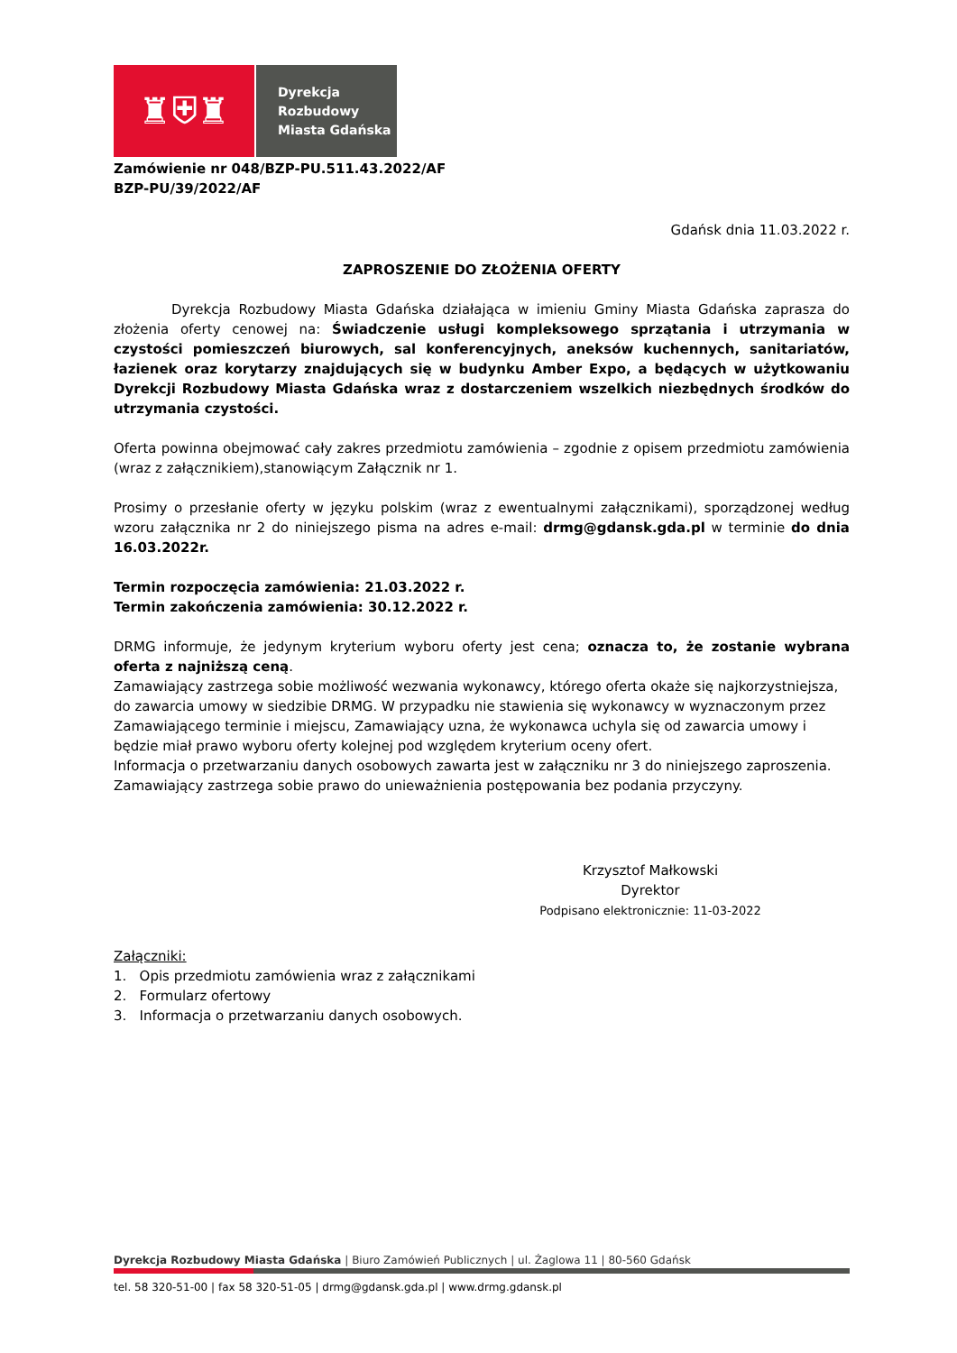♜⛨♜
Dyrekcja
Rozbudowy
Miasta Gdańska
Zamówienie nr 048/BZP-PU.511.43.2022/AF
BZP-PU/39/2022/AF
Gdańsk dnia 11.03.2022 r.
ZAPROSZENIE DO ZŁOŻENIA OFERTY
Dyrekcja Rozbudowy Miasta Gdańska działająca w imieniu Gminy Miasta Gdańska zaprasza do złożenia oferty cenowej na: Świadczenie usługi kompleksowego sprzątania i utrzymania w czystości pomieszczeń biurowych, sal konferencyjnych, aneksów kuchennych, sanitariatów, łazienek oraz korytarzy znajdujących się w budynku Amber Expo, a będących w użytkowaniu Dyrekcji Rozbudowy Miasta Gdańska wraz z dostarczeniem wszelkich niezbędnych środków do utrzymania czystości.
Oferta powinna obejmować cały zakres przedmiotu zamówienia – zgodnie z opisem przedmiotu zamówienia (wraz z załącznikiem),stanowiącym Załącznik nr 1.
Prosimy o przesłanie oferty w języku polskim (wraz z ewentualnymi załącznikami), sporządzonej według wzoru załącznika nr 2 do niniejszego pisma na adres e-mail: drmg@gdansk.gda.pl w terminie do dnia 16.03.2022r.
Termin rozpoczęcia zamówienia: 21.03.2022 r.
Termin zakończenia zamówienia: 30.12.2022 r.
DRMG informuje, że jedynym kryterium wyboru oferty jest cena; oznacza to, że zostanie wybrana oferta z najniższą ceną.
Zamawiający zastrzega sobie możliwość wezwania wykonawcy, którego oferta okaże się najkorzystniejsza, do zawarcia umowy w siedzibie DRMG. W przypadku nie stawienia się wykonawcy w wyznaczonym przez Zamawiającego terminie i miejscu, Zamawiający uzna, że wykonawca uchyla się od zawarcia umowy i będzie miał prawo wyboru oferty kolejnej pod względem kryterium oceny ofert.
Informacja o przetwarzaniu danych osobowych zawarta jest w załączniku nr 3 do niniejszego zaproszenia.
Zamawiający zastrzega sobie prawo do unieważnienia postępowania bez podania przyczyny.
Krzysztof Małkowski
Dyrektor
Podpisano elektronicznie: 11-03-2022
Załączniki:
1. Opis przedmiotu zamówienia wraz z załącznikami
2. Formularz ofertowy
3. Informacja o przetwarzaniu danych osobowych.
Dyrekcja Rozbudowy Miasta Gdańska | Biuro Zamówień Publicznych | ul. Żaglowa 11 | 80-560 Gdańsk
tel. 58 320-51-00 | fax 58 320-51-05 | drmg@gdansk.gda.pl | www.drmg.gdansk.pl